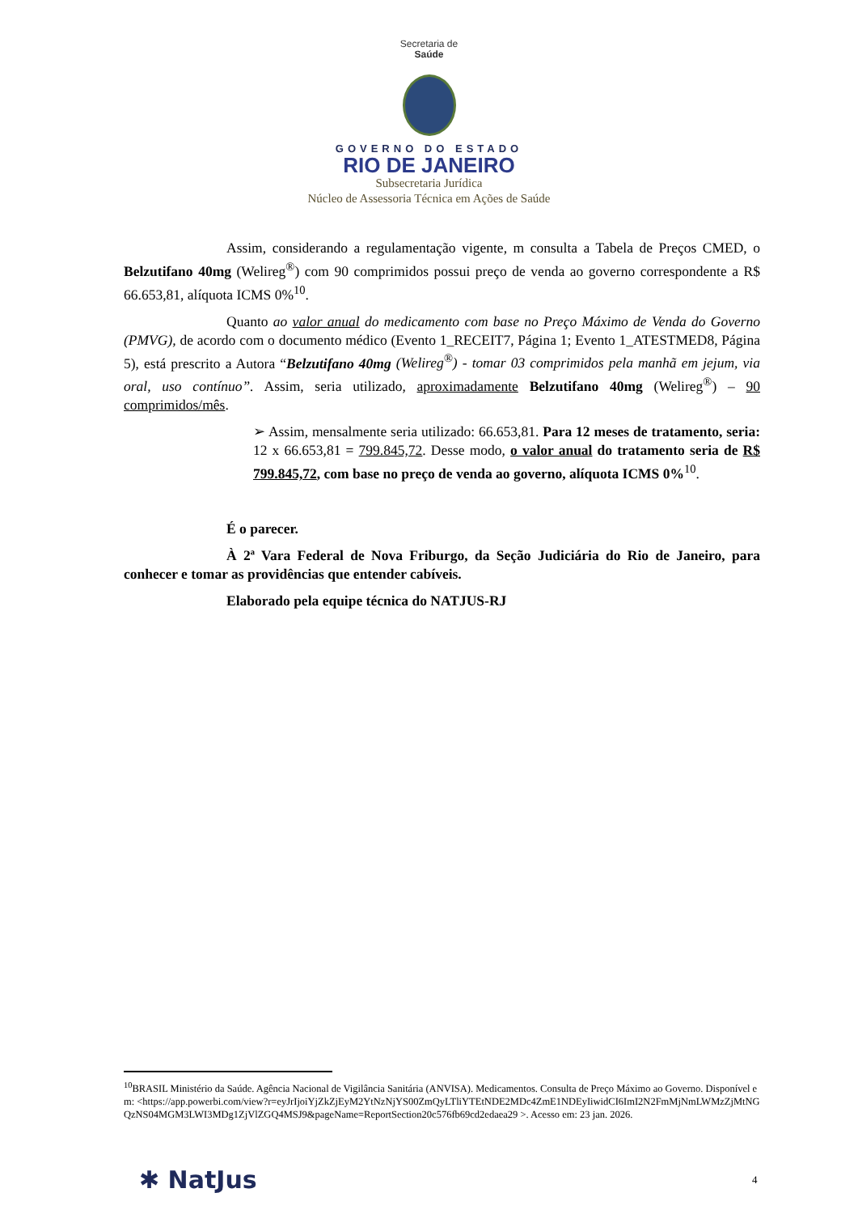Secretaria de
Saúde
GOVERNO DO ESTADO
RIO DE JANEIRO
Subsecretaria Jurídica
Núcleo de Assessoria Técnica em Ações de Saúde
Assim, considerando a regulamentação vigente, m consulta a Tabela de Preços CMED, o Belzutifano 40mg (Welireg<sup>®</sup>) com 90 comprimidos possui preço de venda ao governo correspondente a R$ 66.653,81, alíquota ICMS 0%<sup>10</sup>.
Quanto ao valor anual do medicamento com base no Preço Máximo de Venda do Governo (PMVG), de acordo com o documento médico (Evento 1_RECEIT7, Página 1; Evento 1_ATESTMED8, Página 5), está prescrito a Autora “Belzutifano 40mg (Welireg<sup>®</sup>) - tomar 03 comprimidos pela manhã em jejum, via oral, uso contínuo”. Assim, seria utilizado, aproximadamente Belzutifano 40mg (Welireg<sup>®</sup>) – 90 comprimidos/mês.
➢ Assim, mensalmente seria utilizado: 66.653,81. Para 12 meses de tratamento, seria: 12 x 66.653,81 = 799.845,72. Desse modo, o valor anual do tratamento seria de R$ 799.845,72, com base no preço de venda ao governo, alíquota ICMS 0%<sup>10</sup>.
É o parecer.
À 2ª Vara Federal de Nova Friburgo, da Seção Judiciária do Rio de Janeiro, para conhecer e tomar as providências que entender cabíveis.
Elaborado pela equipe técnica do NATJUS-RJ
<sup>10</sup>BRASIL Ministério da Saúde. Agência Nacional de Vigilância Sanitária (ANVISA). Medicamentos. Consulta de Preço Máximo ao Governo. Disponível em: <https://app.powerbi.com/view?r=eyJrIjoiYjZkZjEyM2YtNzNjYS00ZmQyLTliYTEtNDE2MDc4ZmE1NDEyIiwidCI6ImI2N2FmMjNmLWMzZjMtNGQzNS04MGM3LWI3MDg1ZjVlZGQ4MSJ9&pageName=ReportSection20c576fb69cd2edaea29 >. Acesso em: 23 jan. 2026.
✱ NatJus 4